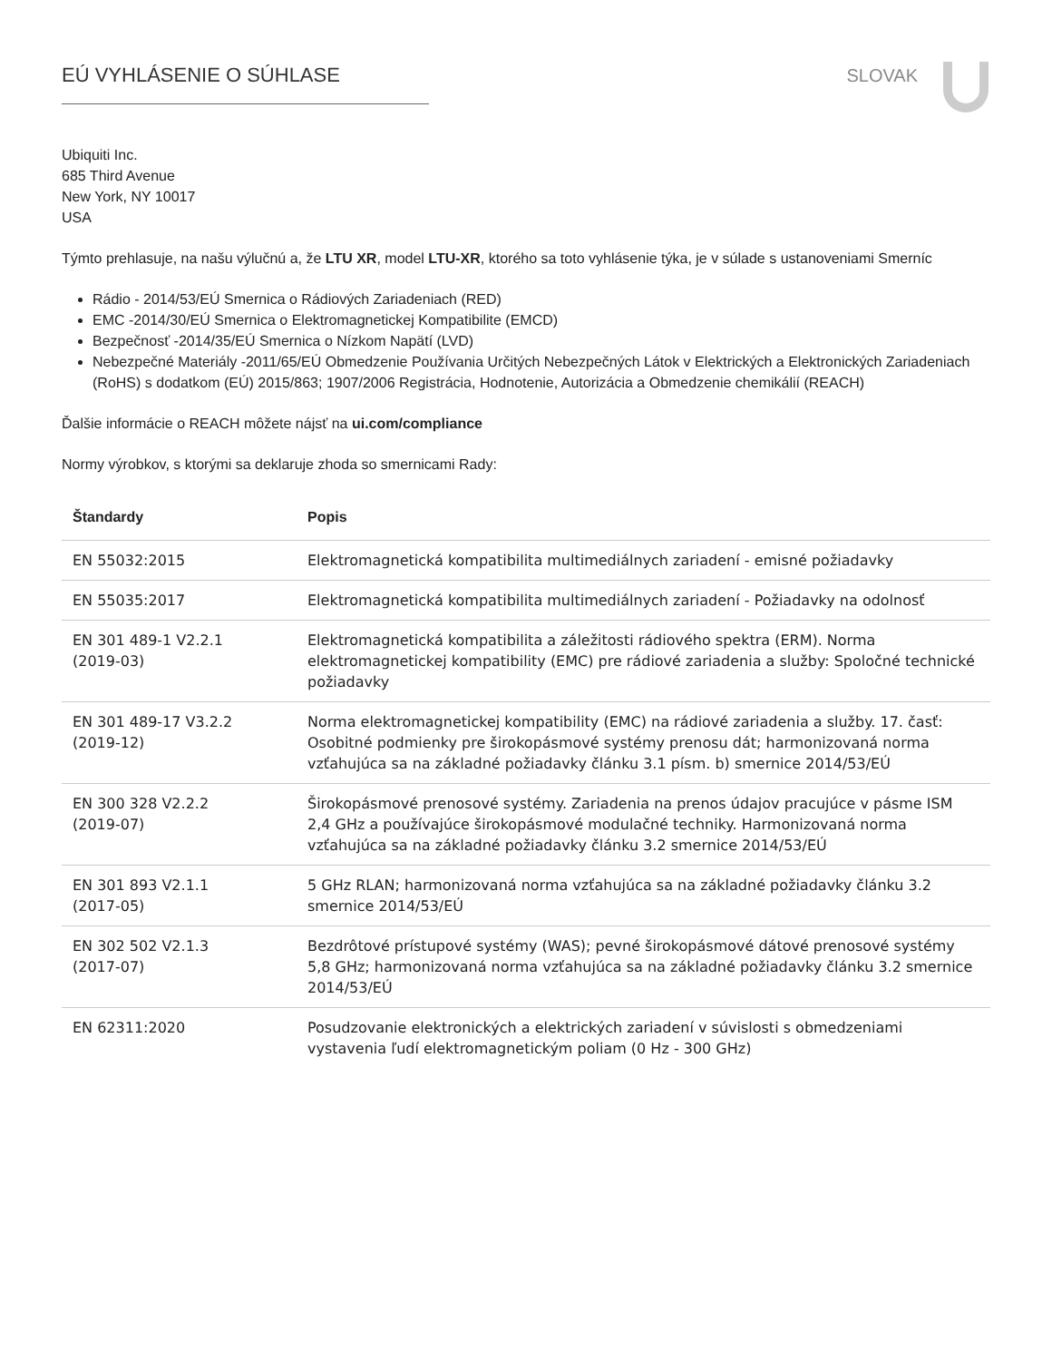EÚ VYHLÁSENIE O SÚHLASE SLOVAK
Ubiquiti Inc.
685 Third Avenue
New York, NY 10017
USA
Týmto prehlasuje, na našu výlučnú a, že LTU XR, model LTU-XR, ktorého sa toto vyhlásenie týka, je v súlade s ustanoveniami Smerníc
Rádio - 2014/53/EÚ Smernica o Rádiových Zariadeniach (RED)
EMC -2014/30/EÚ Smernica o Elektromagnetickej Kompatibilite (EMCD)
Bezpečnosť -2014/35/EÚ Smernica o Nízkom Napätí (LVD)
Nebezpečné Materiály -2011/65/EÚ Obmedzenie Používania Určitých Nebezpečných Látok v Elektrických a Elektronických Zariadeniach (RoHS) s dodatkom (EÚ) 2015/863; 1907/2006 Registrácia, Hodnotenie, Autorizácia a Obmedzenie chemikálií (REACH)
Ďalšie informácie o REACH môžete nájsť na ui.com/compliance
Normy výrobkov, s ktorými sa deklaruje zhoda so smernicami Rady:
| Štandardy | Popis |
| --- | --- |
| EN 55032:2015 | Elektromagnetická kompatibilita multimediálnych zariadení - emisné požiadavky |
| EN 55035:2017 | Elektromagnetická kompatibilita multimediálnych zariadení - Požiadavky na odolnosť |
| EN 301 489-1 V2.2.1 (2019-03) | Elektromagnetická kompatibilita a záležitosti rádiového spektra (ERM). Norma elektromagnetickej kompatibility (EMC) pre rádiové zariadenia a služby: Spoločné technické požiadavky |
| EN 301 489-17 V3.2.2 (2019-12) | Norma elektromagnetickej kompatibility (EMC) na rádiové zariadenia a služby. 17. časť: Osobitné podmienky pre širokopásmové systémy prenosu dát; harmonizovaná norma vzťahujúca sa na základné požiadavky článku 3.1 písm. b) smernice 2014/53/EÚ |
| EN 300 328 V2.2.2 (2019-07) | Širokopásmové prenosové systémy. Zariadenia na prenos údajov pracujúce v pásme ISM 2,4 GHz a používajúce širokopásmové modulačné techniky. Harmonizovaná norma vzťahujúca sa na základné požiadavky článku 3.2 smernice 2014/53/EÚ |
| EN 301 893 V2.1.1 (2017-05) | 5 GHz RLAN; harmonizovaná norma vzťahujúca sa na základné požiadavky článku 3.2 smernice 2014/53/EÚ |
| EN 302 502 V2.1.3 (2017-07) | Bezdrôtové prístupové systémy (WAS); pevné širokopásmové dátové prenosové systémy 5,8 GHz; harmonizovaná norma vzťahujúca sa na základné požiadavky článku 3.2 smernice 2014/53/EÚ |
| EN 62311:2020 | Posudzovanie elektronických a elektrických zariadení v súvislosti s obmedzeniami vystavenia ľudí elektromagnetickým poliam (0 Hz - 300 GHz) |